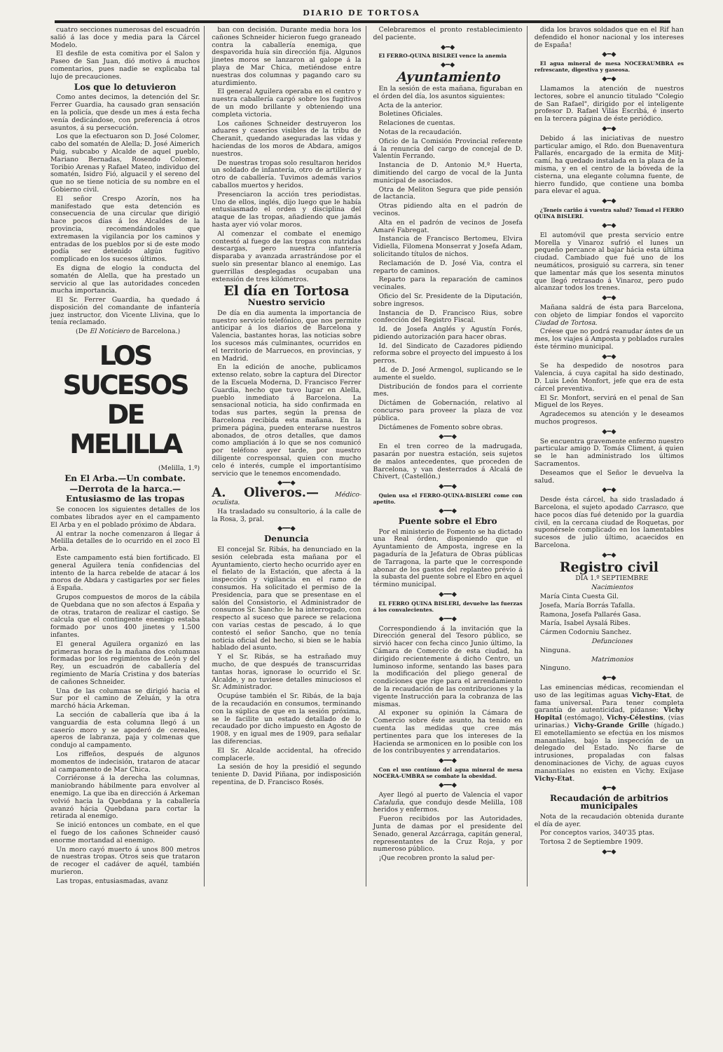DIARIO DE TORTOSA
cuatro secciones numerosas del escuadrón salió á las doce y media para la Cárcel Modelo.
El desfile de esta comitiva por el Salon y Paseo de San Juan, dió motivo á muchos comentarios, pues nadie se explicaba tal lujo de precauciones.
Los que lo detuvieron
Como antes decimos, la detención del Sr. Ferrer Guardia, ha causado gran sensación en la policía, que desde un mes á esta fecha venía dedicándose, con preferencia á otros asuntos, á su persecución.
Los que la efectuaron son D. José Colomer, cabo del somatén de Alella; D. José Aimerich Puig, subcabo y Alcalde de aquel pueblo, Mariano Bernadas, Rosendo Colomer, Toribio Arenas y Rafael Mateo, individuo del somatén, Isidro Fió, alguacil y el sereno del que no se tiene noticia de su nombre en el Gobierno civil.
El señor Crespo Azorín, nos ha manifestado que esta detención es consecuencia de una circular que dirigió hace pocos días á los Alcaldes de la provincia, recomendándoles que extremasen la vigilancia por los caminos y entradas de los pueblos por si de este modo podía ser detenido algún fugitivo complicado en los sucesos últimos.
Es digna de elogio la conducta del somatén de Alella, que ha prestado un servicio al que las autoridades conceden mucha importancia.
El Sr. Ferrer Guardia, ha quedado á disposición del comandante de infantería juez instructor, don Vicente Llivina, que lo tenía reclamado.
(De El Noticiero de Barcelona.)
LOS SUCESOS
DE MELILLA
(Melilla, 1.º)
En El Arba.—Un combate.
—Derrota de la harca.—
Entusiasmo de las tropas
Se conocen los siguientes detalles de los combates librados ayer en el campamento El Arba y en el poblado próximo de Abdara.
Al entrar la noche comenzaron á llegar á Melilla detalles de lo ocurrido en el zoco El Arba.
Este campamento está bien fortificado. El general Aguilera tenía confidencias del intento de la harca rebelde de atacar á los moros de Abdara y castigarles por ser fieles á España.
Grupos compuestos de moros de la cábila de Quebdana que no son afectos á España y de otras, trataron de realizar el castigo. Se calcula que el contingente enemigo estaba formado por unos 400 jinetes y 1.500 infantes.
El general Aguilera organizó en las primeras horas de la mañana dos columnas formadas por los regimientos de León y del Rey, un escuadrón de caballería del regimiento de María Cristina y dos baterías de cañones Schneider.
Una de las columnas se dirigió hacia el Sur por el camino de Zeluán, y la otra marchó hácia Arkeman.
La sección de caballería que iba á la vanguardia de esta columna llegó á un caserío moro y se apoderó de cereales, aperos de labranza, paja y colmenas que condujo al campamento.
Los riffeños, después de algunos momentos de indecisión, trataron de atacar al campamento de Mar Chica.
Corriéronse á la derecha las columnas, maniobrando hábilmente para envolver al enemigo. La que iba en dirección á Arkeman volvió hacia la Quebdana y la caballería avanzó hácia Quebdana para cortar la retirada al enemigo.
Se inició entonces un combate, en el que el fuego de los cañones Schneider causó enorme mortandad al enemigo.
Un moro cayó muerto á unos 800 metros de nuestras tropas. Otros seis que trataron de recoger el cadáver de aquél, también murieron.
Las tropas, entusiasmadas, avanz
ban con decisión. Durante media hora los cañones Schneider hicieron fuego graneado contra la caballería enemiga, que despavorida huía sin dirección fija. Algunos jinetes moros se lanzaron al galope á la playa de Mar Chica, metiéndose entre nuestras dos columnas y pagando caro su aturdimiento.
El general Aguilera operaba en el centro y nuestra caballería cargó sobre los fugitivos de un modo brillante y obteniendo una completa victoria.
Los cañones Schneider destruyeron los aduares y caseríos visibles de la tribu de Cheranit, quedando aseguradas las vidas y haciendas de los moros de Abdara, amigos nuestros.
De nuestras tropas solo resultaron heridos un soldado de infantería, otro de artillería y otro de caballería. Tuvimos además varios caballos muertos y heridos.
Presenciaron la acción tres periodistas. Uno de ellos, inglés, dijo luego que le había entusiasmado el orden y disciplina del ataque de las tropas, añadiendo que jamás hasta ayer vió volar moros.
Al comenzar el combate el enemigo contestó al fuego de las tropas con nutridas descargas, pero nuestra infantería disparaba y avanzada arrastrándose por el suelo sin presentar blanco al enemigo. Las guerrillas desplegadas ocupaban una extensión de tres kilómetros.
El día en Tortosa
Nuestro servicio
De día en dia aumenta la importancia de nuestro servicio telefónico, que nos permite anticipar á los diarios de Barcelona y Valencia, bastantes horas, las noticias sobre los sucesos más culminantes, ocurridos en el territorio de Marruecos, en provincias, y en Madrid.
En la edición de anoche, publicamos extenso relato, sobre la captura del Director de la Escuela Moderna, D. Francisco Ferrer Guardia, hecho que tuvo lugar en Alella, pueblo inmediato á Barcelona. La sensacional noticia, ha sido confirmada en todas sus partes, según la prensa de Barcelona recibida esta mañana. En la primera página, pueden enterarse nuestros abonados, de otros detalles, que damos como ampliación á lo que se nos comunicó por teléfono ayer tarde, por nuestro diligente corresponsal, quien con mucho celo é interés, cumple el importantísimo servicio que le tenemos encomendado.
◆━━◆
A. Oliveros.— Médico-oculista.
Ha trasladado su consultorio, á la calle de la Rosa, 3, pral.
◆━━◆
Denuncia
El concejal Sr. Ribás, ha denunciado en la sesión celebrada esta mañana por el Ayuntamiento, cierto hecho ocurrido ayer en el fielato de la Estación, que afecta á la inspección y vigilancia en el ramo de consumos. Ha solicitado el permiso de la Presidencia, para que se presentase en el salón del Consistorio, el Administrador de consumos Sr. Sancho: le ha interrogado, con respecto al suceso que parece se relaciona con varias cestas de pescado, á lo que contestó el señor Sancho, que no tenía noticia oficial del hecho, si bien se le había hablado del asunto.
Y el Sr. Ribás, se ha estrañado muy mucho, de que después de transcurridas tantas horas, ignorase lo ocurrido el Sr. Alcalde, y no tuviese detalles minuciosos el Sr. Administrador.
Ocupúse también el Sr. Ribás, de la baja de la recaudación en consumos, terminando con la súplica de que en la sesión próxima, se le facilite un estado detallado de lo recaudado por dicho impuesto en Agosto de 1908, y en igual mes de 1909, para señalar las diferencias.
El Sr. Alcalde accidental, ha ofrecido complacerle.
La sesión de hoy la presidió el segundo teniente D. David Piñana, por indisposición repentina, de D. Francisco Rosés.
Celebraremos el pronto restablecimiento del paciente.
◆━◆
El FERRO-QUINA BISLREI vence la anemia
◆━◆
Ayuntamiento
En la sesión de esta mañana, figuraban en el órden del día, los asuntos siguientes:
Acta de la anterior.
Boletines Oficiales.
Relaciones de cuentas.
Notas de la recaudación.
Oficio de la Comisión Provincial referente á la renuncia del cargo de concejal de D. Valentín Ferrando.
Instancia de D. Antonio M.ª Huerta, dimitiendo del cargo de vocal de la Junta municipal de asociados.
Otra de Meliton Segura que pide pensión de lactancia.
Otras pidiendo alta en el padrón de vecinos.
Alta en el padrón de vecinos de Josefa Amaré Fabregat.
Instancia de Francisco Bertomeu, Elvira Vidiella, Filomena Monserrat y Josefa Adam, solicitando títulos de nichos.
Reclamación de D. José Via, contra el reparto de caminos.
Reparto para la reparación de caminos vecinales.
Oficio del Sr. Presidente de la Diputación, sobre ingresos.
Instancia de D. Francisco Rius, sobre confección del Registro Fiscal.
Id. de Josefa Anglés y Agustín Forés, pidiendo autorización para hacer obras.
Id. del Sindicato de Cazadores pidiendo reforma sobre el proyecto del impuesto á los perros.
Id. de D. José Armengol, suplicando se le aumente el sueldo.
Distribución de fondos para el corriente mes.
Dictámen de Gobernación, relativo al concurso para proveer la plaza de voz pública.
Dictámenes de Fomento sobre obras.
◆━━◆
En el tren correo de la madrugada, pasarán por nuestra estación, seis sujetos de malos antecedentes, que proceden de Barcelona, y van desterrados á Alcalá de Chivert, (Castellón.)
◆━━◆
Quien usa el FERRO-QUINA-BISLERI come con apetito.
◆━━◆
Puente sobre el Ebro
Por el ministerio de Fomento se ha dictado una Real órden, disponiendo que el Ayuntamiento de Amposta, ingrese en la pagaduría de la Jefatura de Obras públicas de Tarragona, la parte que le corresponde abonar de los gastos del replanteo prévio á la subasta del puente sobre el Ebro en aquel término municipal.
◆━━◆
EL FERRO QUINA BISLERI, devuelve las fuerzas á los convalecientes.
◆━━◆
Correspondiendo á la invitación que la Dirección general del Tesoro público, se sirvió hacer con fecha cinco Junio último, la Cámara de Comercio de esta ciudad, ha dirigido recientemente á dicho Centro, un luminoso informe, sentando las bases para la modificación del pliego general de condiciones que rige para el arrendamiento de la recaudación de las contribuciones y la vigente Instrucción para la cobranza de las mismas.
Al exponer su opinión la Cámara de Comercio sobre éste asunto, ha tenido en cuenta las medidas que cree más pertinentes para que los intereses de la Hacienda se armonicen en lo posible con los de los contribuyentes y arrendatarios.
◆━━◆
Con el uso contínuo del agua mineral de mesa NOCERA-UMBRA se combate la obesidad.
◆━━◆
Ayer llegó al puerto de Valencia el vapor Cataluña, que condujo desde Melilla, 108 heridos y enfermos.
Fueron recibidos por las Autoridades, Junta de damas por el presidente del Senado, general Azcárraga, capitán general, representantes de la Cruz Roja, y por numeroso público.
¡Que recobren pronto la salud per-
dida los bravos soldados que en el Rif han defendido el honor nacional y los intereses de España!
◆━◆
El agua mineral de mesa NOCERAUMBRA es refrescante, digestiva y gaseosa.
◆━◆
Llamamos la atención de nuestros lectores, sobre el anuncio titulado "Colegio de San Rafael", dirigido por el inteligente profesor D. Rafael Vilás Escribá, é inserto en la tercera página de éste periódico.
◆━◆
Debido á las iniciativas de nuestro particular amigo, el Rdo. don Buenaventura Pallarés, encargado de la ermita de Mitj-camí, ha quedado instalada en la plaza de la misma, y en el centro de la bóveda de la cisterna, una elegante columna fuente, de hierro fundido, que contiene una bomba para elevar el agua.
◆━◆
¿Teneis cariño á vuestra salud? Tomad el FERRO QUINA BISLERI.
◆━◆
El automóvil que presta servicio entre Morella y Vinaroz sufrió el lunes un pequeño percance al bajar hácia esta última ciudad. Cambiado que fué uno de los neumáticos, prosiguió su carrera, sin tener que lamentar más que los sesenta minutos que llegó retrasado á Vinaroz, pero pudo alcanzar todos los trenes.
◆━◆
Mañana saldrá de ésta para Barcelona, con objeto de limpiar fondos el vaporcito Ciudad de Tortosa.
Créese que no podrá reanudar ántes de un mes, los viajes á Amposta y poblados rurales éste término municipal.
◆━◆
Se ha despedido de nosotros para Valencia, á cuya capital ha sido destinado, D. Luis León Monfort, jefe que era de esta cárcel preventiva.
El Sr. Monfort, servirá en el penal de San Miguel de los Reyes.
Agradecemos su atención y le deseamos muchos progresos.
◆━◆
Se encuentra gravemente enfermo nuestro particular amigo D. Tomás Climent, á quien se le han administrado los últimos Sacramentos.
Deseamos que el Señor le devuelva la salud.
◆━◆
Desde ésta cárcel, ha sido trasladado á Barcelona, el sujeto apodado Carrasco, que hace pocos días fué detenido por la guardia civil, en la cercana ciudad de Roquetas, por suponérsele complicado en los lamentables sucesos de julio último, acaecidos en Barcelona.
◆━◆
Registro civil
DIA 1.º SEPTIEMBRE
Nacimientos
María Cinta Cuesta Gil.
Josefa, María Borrás Tafalla.
Ramona, Josefa Pallarés Gasa.
María, Isabel Aysalá Ribes.
Cármen Codorniu Sanchez.
Defunciones
Ninguna.
Matrimonios
Ninguno.
◆━◆
Las eminencias médicas, recomiendan el uso de las legítimas aguas Vichy-Etat, de fama universal. Para tener completa garantía de autenticidad, pídanse: Vichy Hopital (estómago), Vichy-Célestins, (vías urinarias.) Vichy-Grande Grille (hígado.) El emotellamiento se efectúa en los mismos manantiales, bajo la inspección de un delegado del Estado. No fiarse de intrusiones, propaladas con falsas denominaciones de Vichy, de aguas cuyos manantiales no existen en Vichy. Exíjase Vichy-Etat.
◆━◆
Recaudación de arbitrios municipales
Nota de la recaudación obtenida durante el día de ayer.
Por conceptos varios, 340'35 ptas.
Tortosa 2 de Septiembre 1909.
◆━◆